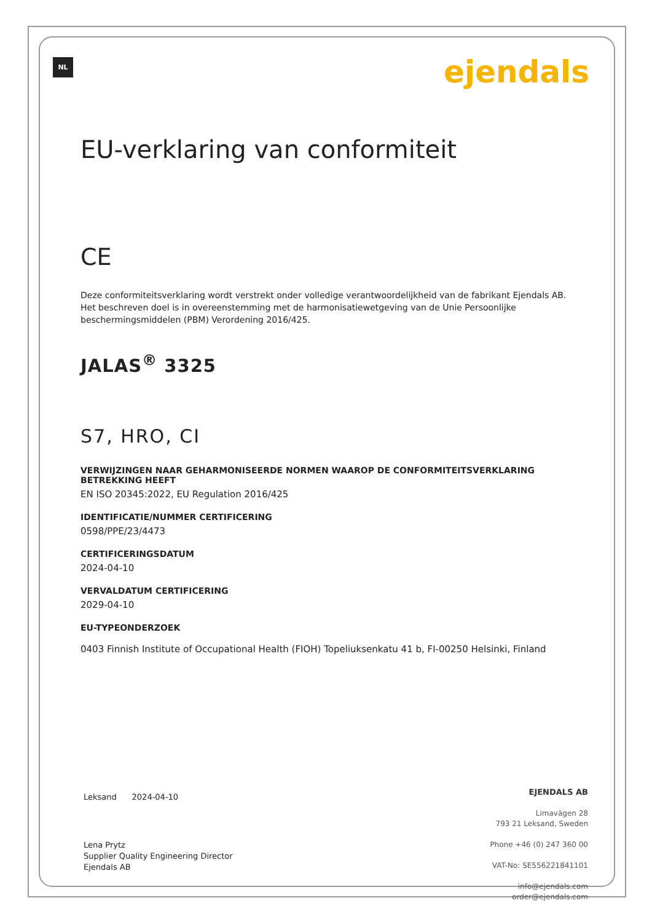NL ejendals
EU-verklaring van conformiteit
CE
Deze conformiteitsverklaring wordt verstrekt onder volledige verantwoordelijkheid van de fabrikant Ejendals AB. Het beschreven doel is in overeenstemming met de harmonisatiewetgeving van de Unie Persoonlijke beschermingsmiddelen (PBM) Verordening 2016/425.
JALAS<sup>®</sup> 3325
S7, HRO, CI
VERWIJZINGEN NAAR GEHARMONISEERDE NORMEN WAAROP DE CONFORMITEITSVERKLARING BETREKKING HEEFT
EN ISO 20345:2022, EU Regulation 2016/425
IDENTIFICATIE/NUMMER CERTIFICERING
0598/PPE/23/4473
CERTIFICERINGSDATUM
2024-04-10
VERVALDATUM CERTIFICERING
2029-04-10
EU-TYPEONDERZOEK
0403 Finnish Institute of Occupational Health (FIOH) Topeliuksenkatu 41 b, FI-00250 Helsinki, Finland
Leksand 2024-04-10
Lena Prytz
Supplier Quality Engineering Director
Ejendals AB
EJENDALS AB
Limavägen 28
793 21 Leksand, Sweden
Phone +46 (0) 247 360 00
VAT-No: SE556221841101
info@ejendals.com
order@ejendals.com